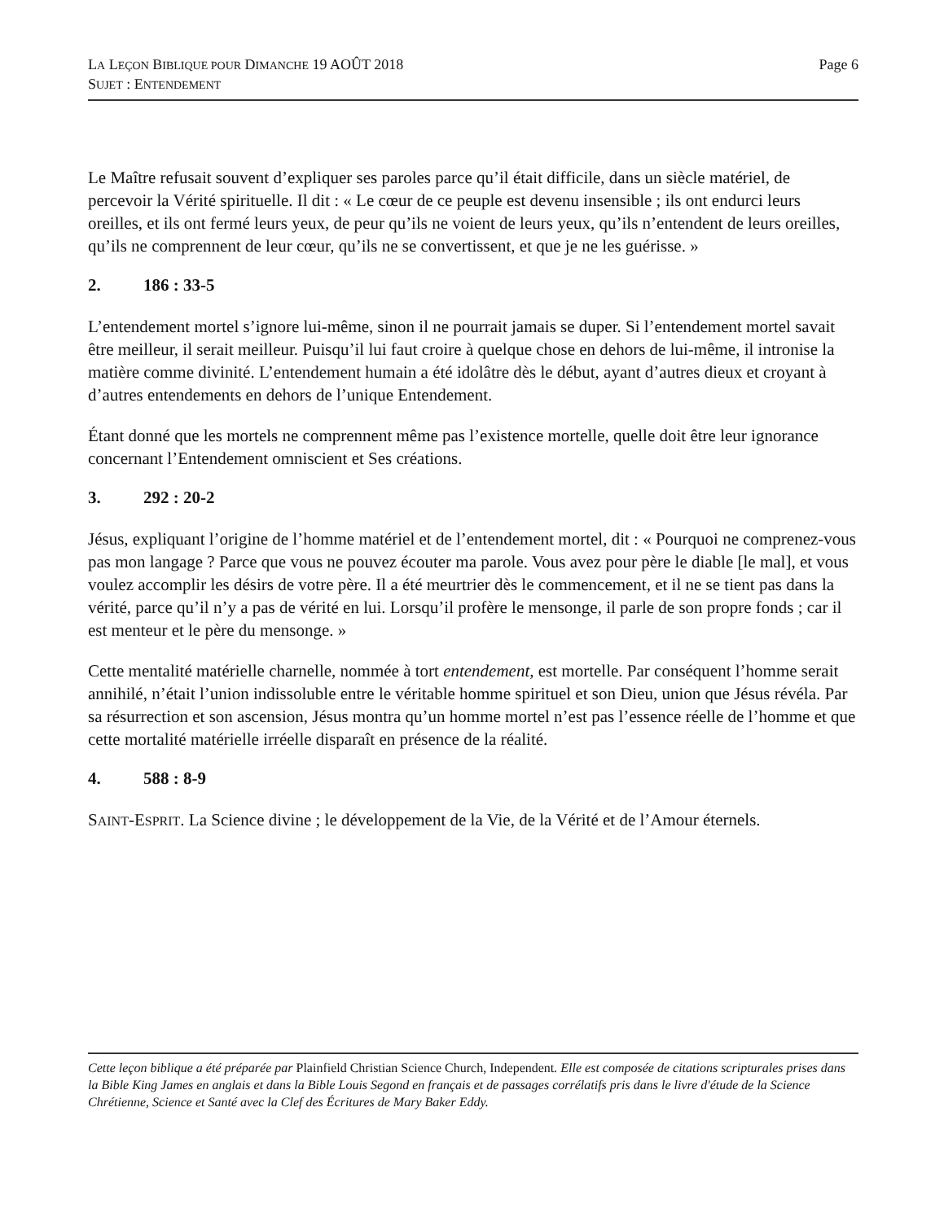LA LEÇON BIBLIQUE POUR DIMANCHE 19 AOÛT 2018
SUJET : ENTENDEMENT
Page 6
Le Maître refusait souvent d’expliquer ses paroles parce qu’il était difficile, dans un siècle matériel, de percevoir la Vérité spirituelle. Il dit : « Le cœur de ce peuple est devenu insensible ; ils ont endurci leurs oreilles, et ils ont fermé leurs yeux, de peur qu’ils ne voient de leurs yeux, qu’ils n’entendent de leurs oreilles, qu’ils ne comprennent de leur cœur, qu’ils ne se convertissent, et que je ne les guérisse. »
2. 186 : 33-5
L’entendement mortel s’ignore lui-même, sinon il ne pourrait jamais se duper. Si l’entendement mortel savait être meilleur, il serait meilleur. Puisqu’il lui faut croire à quelque chose en dehors de lui-même, il intronise la matière comme divinité. L’entendement humain a été idolâtre dès le début, ayant d’autres dieux et croyant à d’autres entendements en dehors de l’unique Entendement.
Étant donné que les mortels ne comprennent même pas l’existence mortelle, quelle doit être leur ignorance concernant l’Entendement omniscient et Ses créations.
3. 292 : 20-2
Jésus, expliquant l’origine de l’homme matériel et de l’entendement mortel, dit : « Pourquoi ne comprenez-vous pas mon langage ? Parce que vous ne pouvez écouter ma parole. Vous avez pour père le diable [le mal], et vous voulez accomplir les désirs de votre père. Il a été meurtrier dès le commencement, et il ne se tient pas dans la vérité, parce qu’il n’y a pas de vérité en lui. Lorsqu’il profère le mensonge, il parle de son propre fonds ; car il est menteur et le père du mensonge. »
Cette mentalité matérielle charnelle, nommée à tort entendement, est mortelle. Par conséquent l’homme serait annihilé, n’était l’union indissoluble entre le véritable homme spirituel et son Dieu, union que Jésus révéla. Par sa résurrection et son ascension, Jésus montra qu’un homme mortel n’est pas l’essence réelle de l’homme et que cette mortalité matérielle irréelle disparaît en présence de la réalité.
4. 588 : 8-9
SAINT-ESPRIT. La Science divine ; le développement de la Vie, de la Vérité et de l’Amour éternels.
Cette leçon biblique a été préparée par Plainfield Christian Science Church, Independent. Elle est composée de citations scripturales prises dans la Bible King James en anglais et dans la Bible Louis Segond en français et de passages corrélatifs pris dans le livre d'étude de la Science Chrétienne, Science et Santé avec la Clef des Écritures de Mary Baker Eddy.